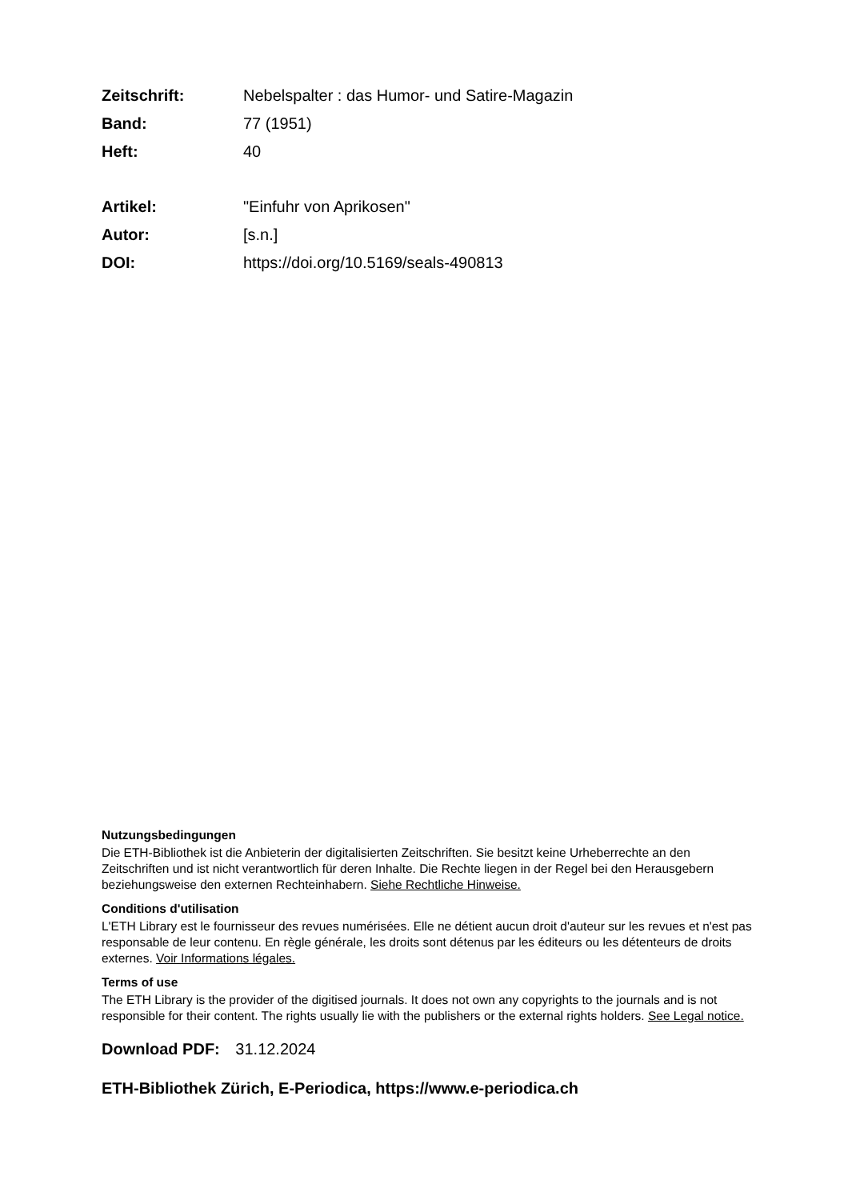| Zeitschrift: | Nebelspalter : das Humor- und Satire-Magazin |
| Band: | 77 (1951) |
| Heft: | 40 |
| Artikel: | "Einfuhr von Aprikosen" |
| Autor: | [s.n.] |
| DOI: | https://doi.org/10.5169/seals-490813 |
Nutzungsbedingungen
Die ETH-Bibliothek ist die Anbieterin der digitalisierten Zeitschriften. Sie besitzt keine Urheberrechte an den Zeitschriften und ist nicht verantwortlich für deren Inhalte. Die Rechte liegen in der Regel bei den Herausgebern beziehungsweise den externen Rechteinhabern. Siehe Rechtliche Hinweise.
Conditions d'utilisation
L'ETH Library est le fournisseur des revues numérisées. Elle ne détient aucun droit d'auteur sur les revues et n'est pas responsable de leur contenu. En règle générale, les droits sont détenus par les éditeurs ou les détenteurs de droits externes. Voir Informations légales.
Terms of use
The ETH Library is the provider of the digitised journals. It does not own any copyrights to the journals and is not responsible for their content. The rights usually lie with the publishers or the external rights holders. See Legal notice.
Download PDF: 31.12.2024
ETH-Bibliothek Zürich, E-Periodica, https://www.e-periodica.ch